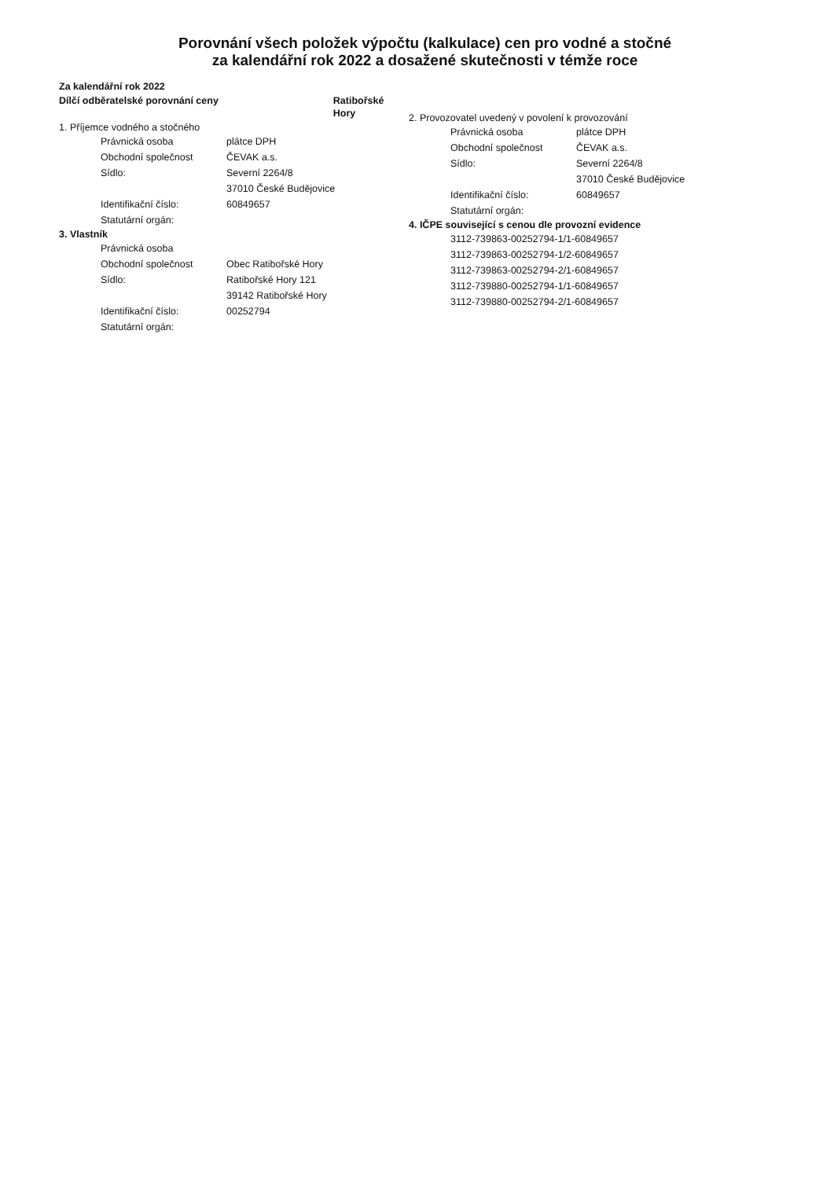Porovnání všech položek výpočtu (kalkulace) cen pro vodné a stočné
za kalendářní rok 2022 a dosažené skutečnosti v témže roce
Za kalendářní rok 2022
Dílčí odběratelské porovnání ceny Ratibořské Hory
1. Příjemce vodného a stočného
Právnická osoba plátce DPH
Obchodní společnost ČEVAK a.s.
Sídlo: Severní 2264/8
37010 České Budějovice
Identifikační číslo: 60849657
Statutární orgán:
3. Vlastník
Právnická osoba
Obchodní společnost Obec Ratibořské Hory
Sídlo: Ratibořské Hory 121
39142 Ratibořské Hory
Identifikační číslo: 00252794
Statutární orgán:
2. Provozovatel uvedený v povolení k provozování
Právnická osoba plátce DPH
Obchodní společnost ČEVAK a.s.
Sídlo: Severní 2264/8
37010 České Budějovice
Identifikační číslo: 60849657
Statutární orgán:
4. IČPE související s cenou dle provozní evidence
3112-739863-00252794-1/1-60849657
3112-739863-00252794-1/2-60849657
3112-739863-00252794-2/1-60849657
3112-739880-00252794-1/1-60849657
3112-739880-00252794-2/1-60849657